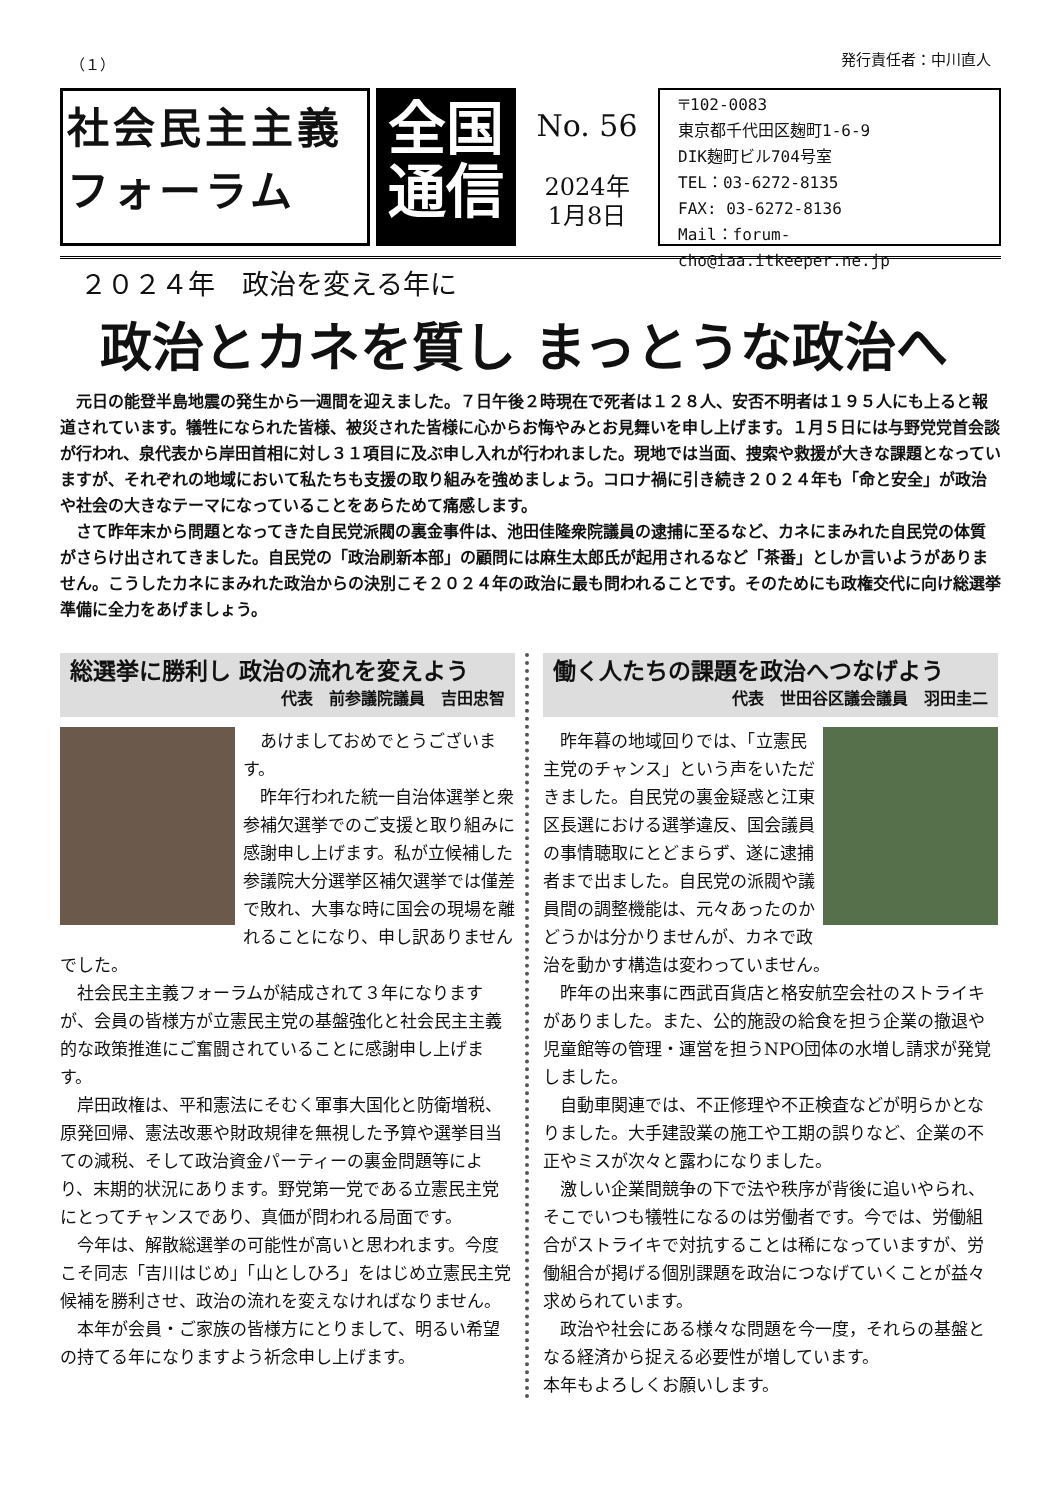（１） 発行責任者：中川直人
社会民主主義
フォーラム
全国
通信
No. 56
2024年
1月8日
〒102-0083
東京都千代田区麹町1-6-9
DIK麹町ビル704号室
TEL：03-6272-8135
FAX: 03-6272-8136
Mail：forum-cho@iaa.itkeeper.ne.jp
２０２４年　政治を変える年に
政治とカネを質し まっとうな政治へ
元日の能登半島地震の発生から一週間を迎えました。７日午後２時現在で死者は１２８人、安否不明者は１９５人にも上ると報道されています。犠牲になられた皆様、被災された皆様に心からお悔やみとお見舞いを申し上げます。１月５日には与野党党首会談が行われ、泉代表から岸田首相に対し３１項目に及ぶ申し入れが行われました。現地では当面、捜索や救援が大きな課題となっていますが、それぞれの地域において私たちも支援の取り組みを強めましょう。コロナ禍に引き続き２０２４年も「命と安全」が政治や社会の大きなテーマになっていることをあらためて痛感します。
さて昨年末から問題となってきた自民党派閥の裏金事件は、池田佳隆衆院議員の逮捕に至るなど、カネにまみれた自民党の体質がさらけ出されてきました。自民党の「政治刷新本部」の顧問には麻生太郎氏が起用されるなど「茶番」としか言いようがありません。こうしたカネにまみれた政治からの決別こそ２０２４年の政治に最も問われることです。そのためにも政権交代に向け総選挙準備に全力をあげましょう。
総選挙に勝利し 政治の流れを変えよう
代表　前参議院議員　吉田忠智
あけましておめでとうございます。
昨年行われた統一自治体選挙と衆参補欠選挙でのご支援と取り組みに感謝申し上げます。私が立候補した参議院大分選挙区補欠選挙では僅差で敗れ、大事な時に国会の現場を離れることになり、申し訳ありませんでした。
社会民主主義フォーラムが結成されて３年になりますが、会員の皆様方が立憲民主党の基盤強化と社会民主主義的な政策推進にご奮闘されていることに感謝申し上げます。
岸田政権は、平和憲法にそむく軍事大国化と防衛増税、原発回帰、憲法改悪や財政規律を無視した予算や選挙目当ての減税、そして政治資金パーティーの裏金問題等により、末期的状況にあります。野党第一党である立憲民主党にとってチャンスであり、真価が問われる局面です。
今年は、解散総選挙の可能性が高いと思われます。今度こそ同志「吉川はじめ」「山としひろ」をはじめ立憲民主党候補を勝利させ、政治の流れを変えなければなりません。
本年が会員・ご家族の皆様方にとりまして、明るい希望の持てる年になりますよう祈念申し上げます。
働く人たちの課題を政治へつなげよう
代表　世田谷区議会議員　羽田圭二
昨年暮の地域回りでは、「立憲民主党のチャンス」という声をいただきました。自民党の裏金疑惑と江東区長選における選挙違反、国会議員の事情聴取にとどまらず、遂に逮捕者まで出ました。自民党の派閥や議員間の調整機能は、元々あったのかどうかは分かりませんが、カネで政治を動かす構造は変わっていません。
昨年の出来事に西武百貨店と格安航空会社のストライキがありました。また、公的施設の給食を担う企業の撤退や児童館等の管理・運営を担うNPO団体の水増し請求が発覚しました。
自動車関連では、不正修理や不正検査などが明らかとなりました。大手建設業の施工や工期の誤りなど、企業の不正やミスが次々と露わになりました。
激しい企業間競争の下で法や秩序が背後に追いやられ、そこでいつも犠牲になるのは労働者です。今では、労働組合がストライキで対抗することは稀になっていますが、労働組合が掲げる個別課題を政治につなげていくことが益々求められています。
政治や社会にある様々な問題を今一度，それらの基盤となる経済から捉える必要性が増しています。
本年もよろしくお願いします。